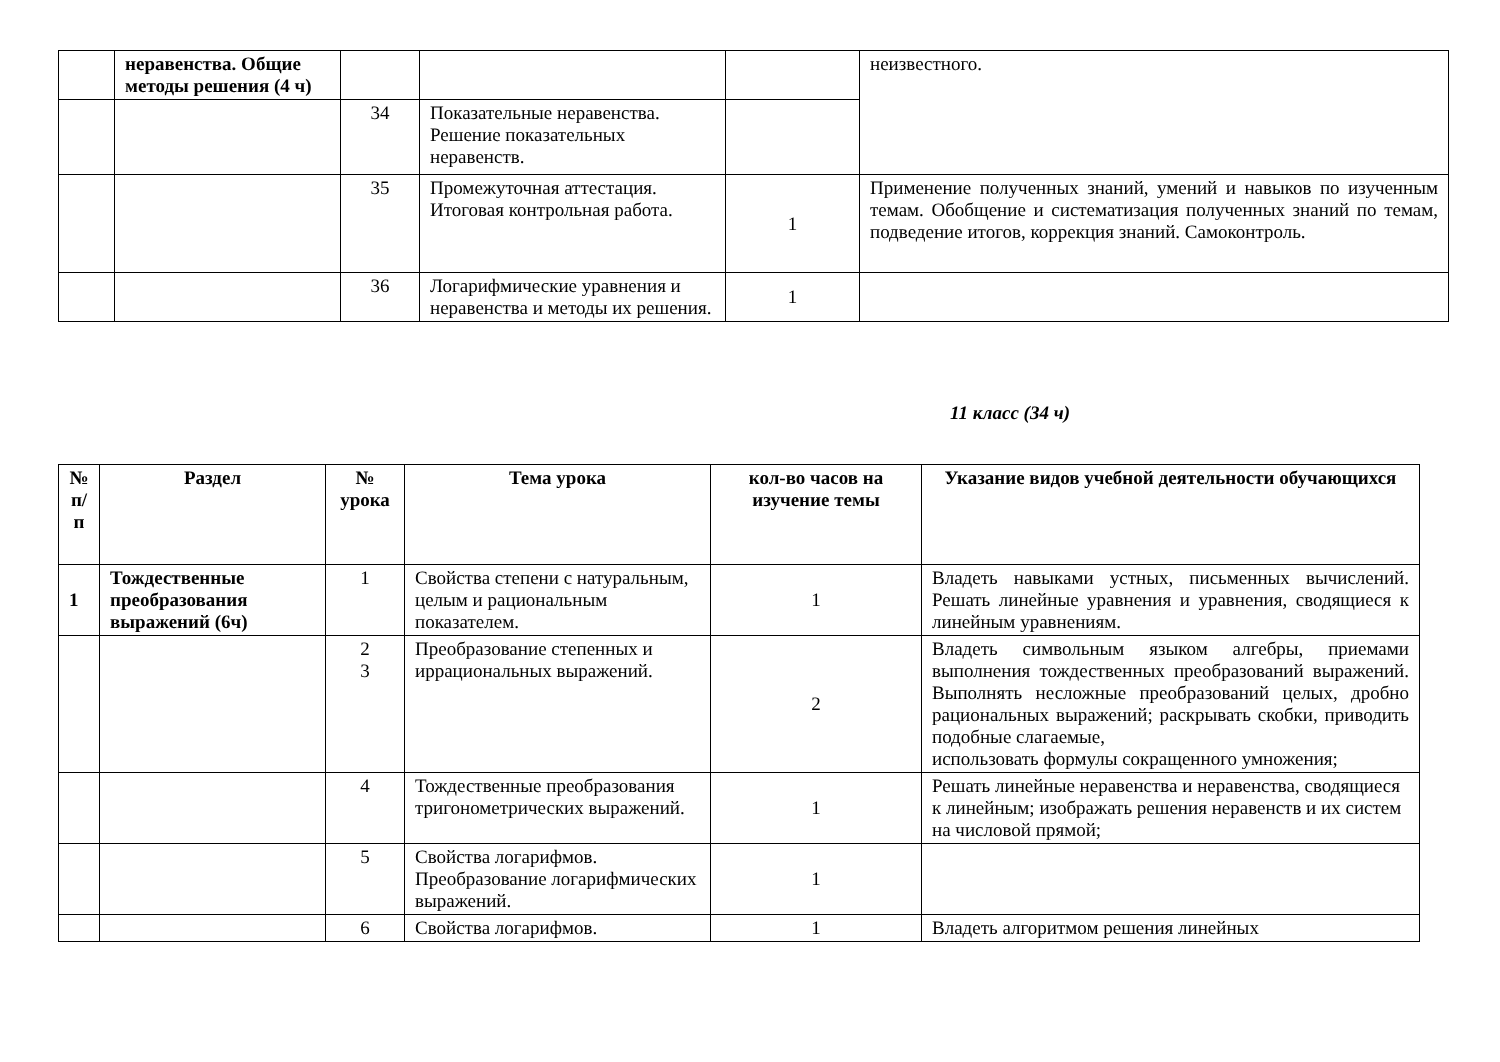| | неравенства. Общие методы решения (4 ч) | | | | неизвестного. |
| | | 34 | Показательные неравенства. Решение показательных неравенств. | | |
| | | 35 | Промежуточная аттестация. Итоговая контрольная работа. | 1 | Применение полученных знаний, умений и навыков по изученным темам. Обобщение и систематизация полученных знаний по темам, подведение итогов, коррекция знаний. Самоконтроль. |
| | | 36 | Логарифмические уравнения и неравенства и методы их решения. | 1 | |
11 класс (34 ч)
| № п/п | Раздел | № урока | Тема урока | кол-во часов на изучение темы | Указание видов учебной деятельности обучающихся |
| --- | --- | --- | --- | --- | --- |
| 1 | Тождественные преобразования выражений (6ч) | 1 | Свойства степени с натуральным, целым и рациональным показателем. | 1 | Владеть навыками устных, письменных вычислений. Решать линейные уравнения и уравнения, сводящиеся к линейным уравнениям. |
| | | 2 3 | Преобразование степенных и иррациональных выражений. | 2 | Владеть символьным языком алгебры, приемами выполнения тождественных преобразований выражений. Выполнять несложные преобразований целых, дробно рациональных выражений; раскрывать скобки, приводить подобные слагаемые, использовать формулы сокращенного умножения; |
| | | 4 | Тождественные преобразования тригонометрических выражений. | 1 | Решать линейные неравенства и неравенства, сводящиеся к линейным; изображать решения неравенств и их систем на числовой прямой; |
| | | 5 | Свойства логарифмов. Преобразование логарифмических выражений. | 1 | |
| | | 6 | Свойства логарифмов. | 1 | Владеть алгоритмом решения линейных |